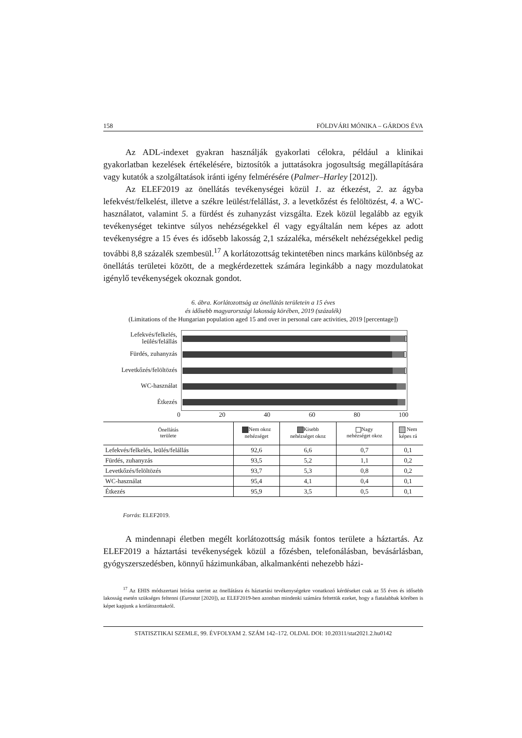158 FÖLDVÁRI MÓNIKA – GÁRDOS ÉVA
Az ADL-indexet gyakran használják gyakorlati célokra, például a klinikai gyakorlatban kezelések értékelésére, biztosítók a juttatásokra jogosultság megállapítására vagy kutatók a szolgáltatások iránti igény felmérésére (Palmer–Harley [2012]).
Az ELEF2019 az önellátás tevékenységei közül 1. az étkezést, 2. az ágyba lefekvést/felkelést, illetve a székre leülést/felállást, 3. a levetkőzést és felöltözést, 4. a WC-használatot, valamint 5. a fürdést és zuhanyzást vizsgálta. Ezek közül legalább az egyik tevékenységet tekintve súlyos nehézségekkel él vagy egyáltalán nem képes az adott tevékenységre a 15 éves és idősebb lakosság 2,1 százaléka, mérsékelt nehézségekkel pedig további 8,8 százalék szembesül.<sup>17</sup> A korlátozottság tekintetében nincs markáns különbség az önellátás területei között, de a megkérdezettek számára leginkább a nagy mozdulatokat igénylő tevékenységek okoznak gondot.
6. ábra. Korlátozottság az önellátás területein a 15 éves
és idősebb magyarországi lakosság körében, 2019 (százalék)
(Limitations of the Hungarian population aged 15 and over in personal care activities, 2019 [percentage])
Lefekvés/felkelés,
leülés/felállás
Fürdés, zuhanyzás
Levetkőzés/felöltözés
WC-használat
Étkezés
0 20 40 60 80 100
| Önellátás területe | Nem okoz nehézséget | Kisebb nehézséget okoz | Nagy nehézséget okoz | Nem képes rá |
| --- | --- | --- | --- | --- |
| Lefekvés/felkelés, leülés/felállás | 92,6 | 6,6 | 0,7 | 0,1 |
| Fürdés, zuhanyzás | 93,5 | 5,2 | 1,1 | 0,2 |
| Levetkőzés/felöltözés | 93,7 | 5,3 | 0,8 | 0,2 |
| WC-használat | 95,4 | 4,1 | 0,4 | 0,1 |
| Étkezés | 95,9 | 3,5 | 0,5 | 0,1 |
Forrás: ELEF2019.
A mindennapi életben megélt korlátozottság másik fontos területe a háztartás. Az ELEF2019 a háztartási tevékenységek közül a főzésben, telefonálásban, bevásárlásban, gyógyszerszedésben, könnyű házimunkában, alkalmankénti nehezebb házi-
<sup>17</sup> Az EHIS módszertani leírása szerint az önellátásra és háztartási tevékenységekre vonatkozó kérdéseket csak az 55 éves és idősebb lakosság esetén szükséges feltenni (Eurostat [2020]), az ELEF2019-ben azonban mindenki számára feltettük ezeket, hogy a fiatalabbak körében is képet kapjunk a korlátozottakról.
STATISZTIKAI SZEMLE, 99. ÉVFOLYAM 2. SZÁM 142–172. OLDAL DOI: 10.20311/stat2021.2.hu0142